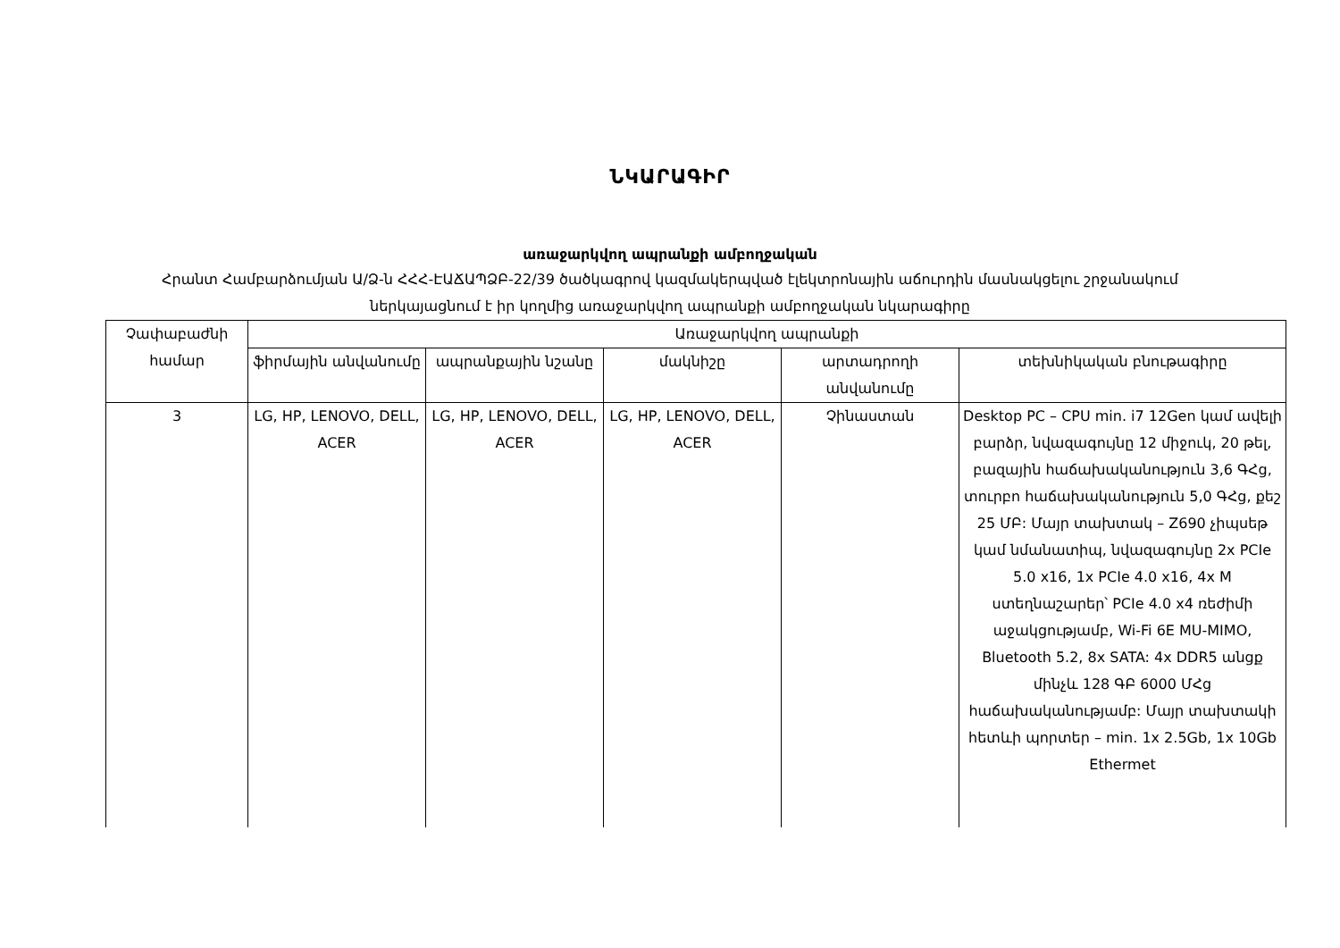ՆԿԱՐԱԳԻՐ
առաջարկվող ապրանքի ամբողջական
Հրանտ Համբարձումյան Ա/Ձ-ն ՀՀՀ-ԷԱՃԱՊՁԲ-22/39 ծածկագրով կազմակերպված էլեկտրոնային աճուրդին մասնակցելու շրջանակում ներկայացնում է իր կողմից առաջարկվող ապրանքի ամբողջական նկարագիրը
| Չափաբաժնի համար | Առաջարկվող ապրանքի | | | | |
| --- | --- | --- | --- | --- | --- |
| | ֆիրմային անվանումը | ապրանքային նշանը | մակնիշը | արտադրողի անվանումը | տեխնիկական բնութագիրը |
| 3 | LG, HP, LENOVO, DELL, ACER | LG, HP, LENOVO, DELL, ACER | LG, HP, LENOVO, DELL, ACER | Չինաստան | Desktop PC – CPU min. i7 12Gen կամ ավելի բարձր, նվազագույնը 12 միջուկ, 20 թել, բազային հաճախականություն 3,6 ԳՀց, տուրբո հաճախականություն 5,0 ԳՀց, քեշ 25 ՄԲ: Մայր տախտակ – Z690 չիպսեթ կամ նմանատիպ, նվազագույնը 2x PCIe 5.0 x16, 1x PCIe 4.0 x16, 4x M ստեղնաշարեր՝ PCIe 4.0 x4 ռեժիմի աջակցությամբ, Wi-Fi 6E MU-MIMO, Bluetooth 5.2, 8x SATA: 4x DDR5 անցք մինչև 128 ԳԲ 6000 ՄՀց հաճախականությամբ: Մայր տախտակի հետևի պորտեր – min. 1x 2.5Gb, 1x 10Gb Ethermet |